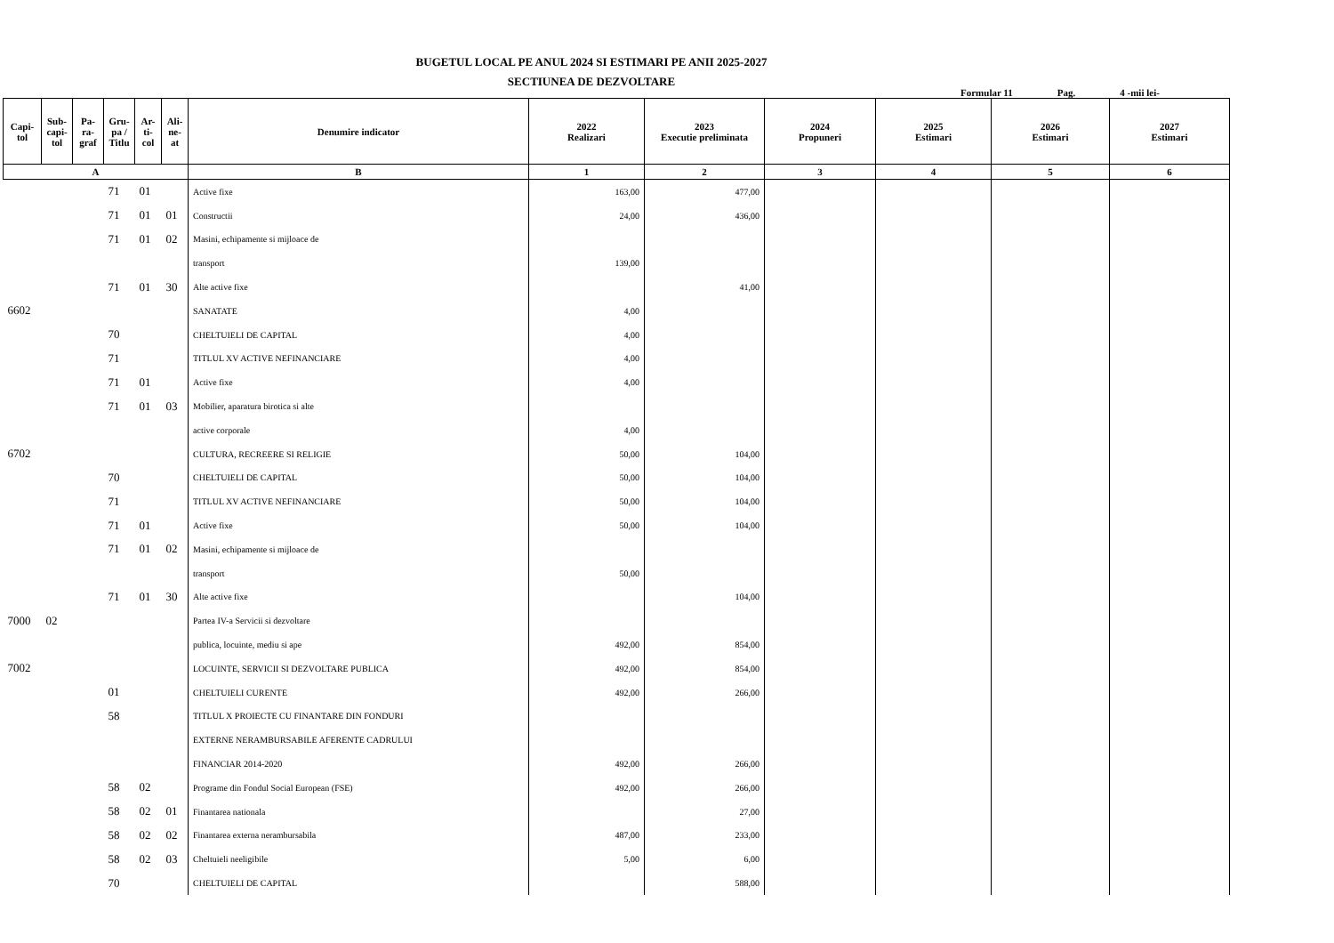BUGETUL LOCAL PE ANUL 2024 SI ESTIMARI PE ANII 2025-2027
SECTIUNEA DE DEZVOLTARE
Formular 11 Pag. 4 -mii lei-
| Capi- tol | Sub- capi- tol | Pa- ra- graf | Gru- pa / Titlu | Ar- ti- col | Ali- ne- at | Denumire indicator | 2022 Realizari | 2023 Executie preliminata | 2024 Propuneri | 2025 Estimari | 2026 Estimari | 2027 Estimari |
| --- | --- | --- | --- | --- | --- | --- | --- | --- | --- | --- | --- | --- |
| A | | | | | | B | 1 | 2 | 3 | 4 | 5 | 6 |
| | | | 71 | 01 | | Active fixe | 163,00 | 477,00 | | | | |
| | | | 71 | 01 | 01 | Constructii | 24,00 | 436,00 | | | | |
| | | | 71 | 01 | 02 | Masini, echipamente si mijloace de | | | | | | |
| | | | | | | transport | 139,00 | | | | | |
| | | | 71 | 01 | 30 | Alte active fixe | | 41,00 | | | | |
| 6602 | | | | | | SANATATE | 4,00 | | | | | |
| | | | 70 | | | CHELTUIELI DE CAPITAL | 4,00 | | | | | |
| | | | 71 | | | TITLUL XV ACTIVE NEFINANCIARE | 4,00 | | | | | |
| | | | 71 | 01 | | Active fixe | 4,00 | | | | | |
| | | | 71 | 01 | 03 | Mobilier, aparatura birotica si alte | | | | | | |
| | | | | | | active corporale | 4,00 | | | | | |
| 6702 | | | | | | CULTURA, RECREERE SI RELIGIE | 50,00 | 104,00 | | | | |
| | | | 70 | | | CHELTUIELI DE CAPITAL | 50,00 | 104,00 | | | | |
| | | | 71 | | | TITLUL XV ACTIVE NEFINANCIARE | 50,00 | 104,00 | | | | |
| | | | 71 | 01 | | Active fixe | 50,00 | 104,00 | | | | |
| | | | 71 | 01 | 02 | Masini, echipamente si mijloace de | | | | | | |
| | | | | | | transport | 50,00 | | | | | |
| | | | 71 | 01 | 30 | Alte active fixe | | 104,00 | | | | |
| 7000 | 02 | | | | | Partea IV-a Servicii si dezvoltare | | | | | | |
| | | | | | | publica, locuinte, mediu si ape | 492,00 | 854,00 | | | | |
| 7002 | | | | | | LOCUINTE, SERVICII SI DEZVOLTARE PUBLICA | 492,00 | 854,00 | | | | |
| | | | 01 | | | CHELTUIELI CURENTE | 492,00 | 266,00 | | | | |
| | | | 58 | | | TITLUL X PROIECTE CU FINANTARE DIN FONDURI | | | | | | |
| | | | | | | EXTERNE NERAMBURSABILE AFERENTE CADRULUI | | | | | | |
| | | | | | | FINANCIAR 2014-2020 | 492,00 | 266,00 | | | | |
| | | | 58 | 02 | | Programe din Fondul Social European (FSE) | 492,00 | 266,00 | | | | |
| | | | 58 | 02 | 01 | Finantarea nationala | | 27,00 | | | | |
| | | | 58 | 02 | 02 | Finantarea externa nerambursabila | 487,00 | 233,00 | | | | |
| | | | 58 | 02 | 03 | Cheltuieli neeligibile | 5,00 | 6,00 | | | | |
| | | | 70 | | | CHELTUIELI DE CAPITAL | | 588,00 | | | | |